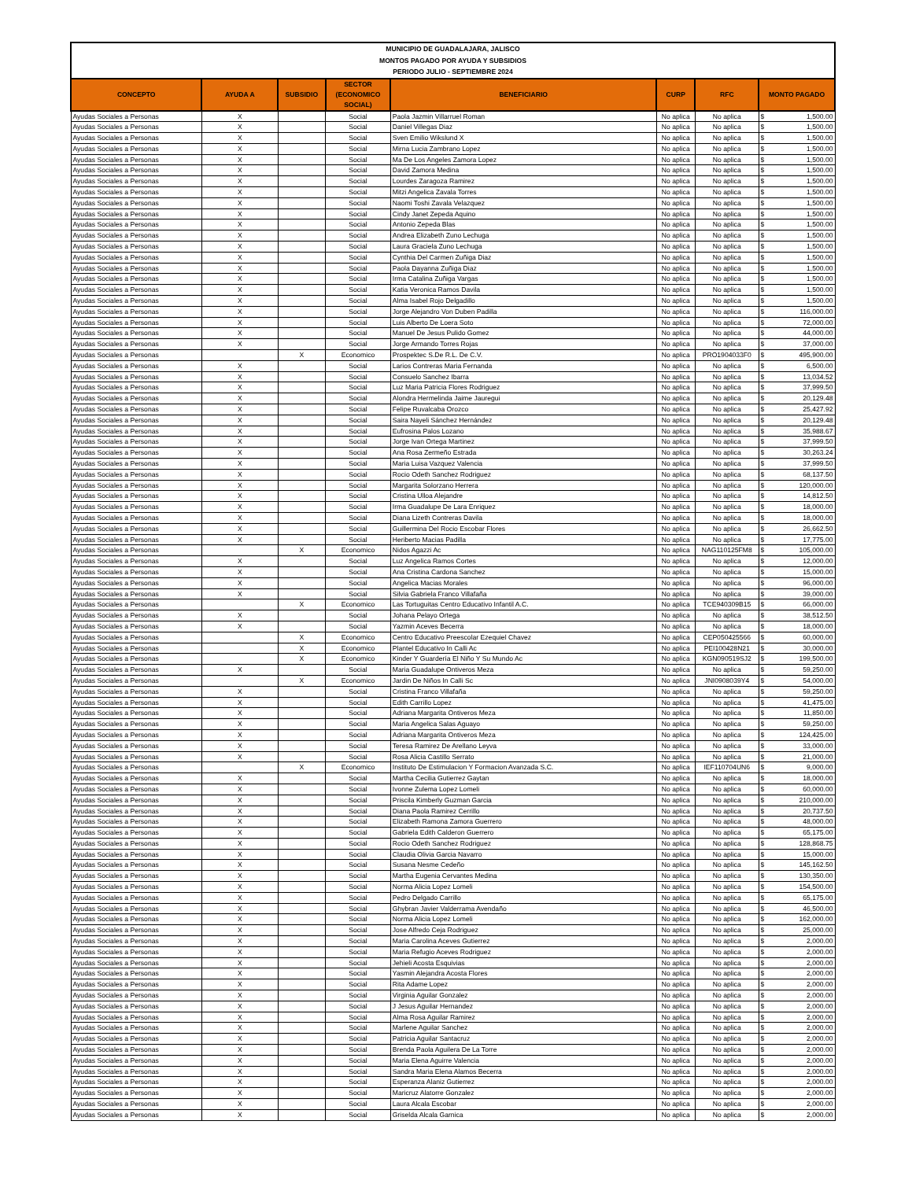| MUNICIPIO DE GUADALAJARA, JALISCO MONTOS PAGADO POR AYUDA Y SUBSIDIOS PERIODO JULIO - SEPTIEMBRE 2024 | | | | | | | |
| CONCEPTO | AYUDA A | SUBSIDIO | SECTOR (ECONOMICO SOCIAL) | BENEFICIARIO | CURP | RFC | MONTO PAGADO |
| Ayudas Sociales a Personas | X | | Social | Paola Jazmin Villarruel Roman | No aplica | No aplica | $ 1,500.00 |
| Ayudas Sociales a Personas | X | | Social | Daniel Villegas Diaz | No aplica | No aplica | $ 1,500.00 |
| Ayudas Sociales a Personas | X | | Social | Sven Emilio Wikslund X | No aplica | No aplica | $ 1,500.00 |
| Ayudas Sociales a Personas | X | | Social | Mirna Lucia Zambrano Lopez | No aplica | No aplica | $ 1,500.00 |
| Ayudas Sociales a Personas | X | | Social | Ma De Los Angeles Zamora Lopez | No aplica | No aplica | $ 1,500.00 |
| Ayudas Sociales a Personas | X | | Social | David Zamora Medina | No aplica | No aplica | $ 1,500.00 |
| Ayudas Sociales a Personas | X | | Social | Lourdes Zaragoza Ramirez | No aplica | No aplica | $ 1,500.00 |
| Ayudas Sociales a Personas | X | | Social | Mitzi Angelica Zavala Torres | No aplica | No aplica | $ 1,500.00 |
| Ayudas Sociales a Personas | X | | Social | Naomi Toshi Zavala Velazquez | No aplica | No aplica | $ 1,500.00 |
| Ayudas Sociales a Personas | X | | Social | Cindy Janet Zepeda Aquino | No aplica | No aplica | $ 1,500.00 |
| Ayudas Sociales a Personas | X | | Social | Antonio Zepeda Blas | No aplica | No aplica | $ 1,500.00 |
| Ayudas Sociales a Personas | X | | Social | Andrea Elizabeth Zuno Lechuga | No aplica | No aplica | $ 1,500.00 |
| Ayudas Sociales a Personas | X | | Social | Laura Graciela Zuno Lechuga | No aplica | No aplica | $ 1,500.00 |
| Ayudas Sociales a Personas | X | | Social | Cynthia Del Carmen Zuñiga Diaz | No aplica | No aplica | $ 1,500.00 |
| Ayudas Sociales a Personas | X | | Social | Paola Dayanna Zuñiga Diaz | No aplica | No aplica | $ 1,500.00 |
| Ayudas Sociales a Personas | X | | Social | Irma Catalina Zuñiga Vargas | No aplica | No aplica | $ 1,500.00 |
| Ayudas Sociales a Personas | X | | Social | Katia Veronica Ramos Davila | No aplica | No aplica | $ 1,500.00 |
| Ayudas Sociales a Personas | X | | Social | Alma Isabel Rojo Delgadillo | No aplica | No aplica | $ 1,500.00 |
| Ayudas Sociales a Personas | X | | Social | Jorge Alejandro Von Duben Padilla | No aplica | No aplica | $ 116,000.00 |
| Ayudas Sociales a Personas | X | | Social | Luis Alberto De Loera Soto | No aplica | No aplica | $ 72,000.00 |
| Ayudas Sociales a Personas | X | | Social | Manuel De Jesus Pulido Gomez | No aplica | No aplica | $ 44,000.00 |
| Ayudas Sociales a Personas | X | | Social | Jorge Armando Torres Rojas | No aplica | No aplica | $ 37,000.00 |
| Ayudas Sociales a Personas | | X | Economico | Prospektec S.De R.L. De C.V. | No aplica | PRO1904033F0 | $ 495,900.00 |
| Ayudas Sociales a Personas | X | | Social | Larios Contreras Maria Fernanda | No aplica | No aplica | $ 6,500.00 |
| Ayudas Sociales a Personas | X | | Social | Consuelo Sanchez Ibarra | No aplica | No aplica | $ 13,034.52 |
| Ayudas Sociales a Personas | X | | Social | Luz Maria Patricia Flores Rodriguez | No aplica | No aplica | $ 37,999.50 |
| Ayudas Sociales a Personas | X | | Social | Alondra Hermelinda Jaime Jauregui | No aplica | No aplica | $ 20,129.48 |
| Ayudas Sociales a Personas | X | | Social | Felipe Ruvalcaba Orozco | No aplica | No aplica | $ 25,427.92 |
| Ayudas Sociales a Personas | X | | Social | Saira Nayeli Sánchez Hernández | No aplica | No aplica | $ 20,129.48 |
| Ayudas Sociales a Personas | X | | Social | Eufrosina Palos Lozano | No aplica | No aplica | $ 35,988.67 |
| Ayudas Sociales a Personas | X | | Social | Jorge Ivan Ortega Martinez | No aplica | No aplica | $ 37,999.50 |
| Ayudas Sociales a Personas | X | | Social | Ana Rosa Zermeño Estrada | No aplica | No aplica | $ 30,263.24 |
| Ayudas Sociales a Personas | X | | Social | Maria Luisa Vazquez Valencia | No aplica | No aplica | $ 37,999.50 |
| Ayudas Sociales a Personas | X | | Social | Rocio Odeth Sanchez Rodriguez | No aplica | No aplica | $ 68,137.50 |
| Ayudas Sociales a Personas | X | | Social | Margarita Solorzano Herrera | No aplica | No aplica | $ 120,000.00 |
| Ayudas Sociales a Personas | X | | Social | Cristina Ulloa Alejandre | No aplica | No aplica | $ 14,812.50 |
| Ayudas Sociales a Personas | X | | Social | Irma Guadalupe De Lara Enriquez | No aplica | No aplica | $ 18,000.00 |
| Ayudas Sociales a Personas | X | | Social | Diana Lizeth Contreras Davila | No aplica | No aplica | $ 18,000.00 |
| Ayudas Sociales a Personas | X | | Social | Guillermina Del Rocio Escobar Flores | No aplica | No aplica | $ 26,662.50 |
| Ayudas Sociales a Personas | X | | Social | Heriberto Macias Padilla | No aplica | No aplica | $ 17,775.00 |
| Ayudas Sociales a Personas | | X | Economico | Nidos Agazzi Ac | No aplica | NAG110125FM8 | $ 105,000.00 |
| Ayudas Sociales a Personas | X | | Social | Luz Angelica Ramos Cortes | No aplica | No aplica | $ 12,000.00 |
| Ayudas Sociales a Personas | X | | Social | Ana Cristina Cardona Sanchez | No aplica | No aplica | $ 15,000.00 |
| Ayudas Sociales a Personas | X | | Social | Angelica Macias Morales | No aplica | No aplica | $ 96,000.00 |
| Ayudas Sociales a Personas | X | | Social | Silvia Gabriela Franco Villafaña | No aplica | No aplica | $ 39,000.00 |
| Ayudas Sociales a Personas | | X | Economico | Las Tortuguitas Centro Educativo Infantil A.C. | No aplica | TCE940309B15 | $ 66,000.00 |
| Ayudas Sociales a Personas | X | | Social | Johana Pelayo Ortega | No aplica | No aplica | $ 38,512.50 |
| Ayudas Sociales a Personas | X | | Social | Yazmin Aceves Becerra | No aplica | No aplica | $ 18,000.00 |
| Ayudas Sociales a Personas | | X | Economico | Centro Educativo Preescolar Ezequiel Chavez | No aplica | CEP050425566 | $ 60,000.00 |
| Ayudas Sociales a Personas | | X | Economico | Plantel Educativo In Calli Ac | No aplica | PEI100428N21 | $ 30,000.00 |
| Ayudas Sociales a Personas | | X | Economico | Kinder Y Guardería El Niño Y Su Mundo Ac | No aplica | KGN090519SJ2 | $ 199,500.00 |
| Ayudas Sociales a Personas | X | | Social | Maria Guadalupe Ontiveros Meza | No aplica | No aplica | $ 59,250.00 |
| Ayudas Sociales a Personas | | X | Economico | Jardin De Niños In Calli Sc | No aplica | JNI0908039Y4 | $ 54,000.00 |
| Ayudas Sociales a Personas | X | | Social | Cristina Franco Villafaña | No aplica | No aplica | $ 59,250.00 |
| Ayudas Sociales a Personas | X | | Social | Edith Carrillo Lopez | No aplica | No aplica | $ 41,475.00 |
| Ayudas Sociales a Personas | X | | Social | Adriana Margarita Ontiveros Meza | No aplica | No aplica | $ 11,850.00 |
| Ayudas Sociales a Personas | X | | Social | Maria Angelica Salas Aguayo | No aplica | No aplica | $ 59,250.00 |
| Ayudas Sociales a Personas | X | | Social | Adriana Margarita Ontiveros Meza | No aplica | No aplica | $ 124,425.00 |
| Ayudas Sociales a Personas | X | | Social | Teresa Ramirez De Arellano Leyva | No aplica | No aplica | $ 33,000.00 |
| Ayudas Sociales a Personas | X | | Social | Rosa Alicia Castillo Serrato | No aplica | No aplica | $ 21,000.00 |
| Ayudas Sociales a Personas | | X | Economico | Instituto De Estimulacion Y Formacion Avanzada S.C. | No aplica | IEF110704UN6 | $ 9,000.00 |
| Ayudas Sociales a Personas | X | | Social | Martha Cecilia Gutierrez Gaytan | No aplica | No aplica | $ 18,000.00 |
| Ayudas Sociales a Personas | X | | Social | Ivonne Zulema Lopez Lomeli | No aplica | No aplica | $ 60,000.00 |
| Ayudas Sociales a Personas | X | | Social | Priscila Kimberly Guzman Garcia | No aplica | No aplica | $ 210,000.00 |
| Ayudas Sociales a Personas | X | | Social | Diana Paola Ramirez Cerrillo | No aplica | No aplica | $ 20,737.50 |
| Ayudas Sociales a Personas | X | | Social | Elizabeth Ramona Zamora Guerrero | No aplica | No aplica | $ 48,000.00 |
| Ayudas Sociales a Personas | X | | Social | Gabriela Edith Calderon Guerrero | No aplica | No aplica | $ 65,175.00 |
| Ayudas Sociales a Personas | X | | Social | Rocio Odeth Sanchez Rodriguez | No aplica | No aplica | $ 128,868.75 |
| Ayudas Sociales a Personas | X | | Social | Claudia Olivia Garcia Navarro | No aplica | No aplica | $ 15,000.00 |
| Ayudas Sociales a Personas | X | | Social | Susana Nesme Cedeño | No aplica | No aplica | $ 145,162.50 |
| Ayudas Sociales a Personas | X | | Social | Martha Eugenia Cervantes Medina | No aplica | No aplica | $ 130,350.00 |
| Ayudas Sociales a Personas | X | | Social | Norma Alicia Lopez Lomeli | No aplica | No aplica | $ 154,500.00 |
| Ayudas Sociales a Personas | X | | Social | Pedro Delgado Carrillo | No aplica | No aplica | $ 65,175.00 |
| Ayudas Sociales a Personas | X | | Social | Ghybran Javier Valderrama Avendaño | No aplica | No aplica | $ 46,500.00 |
| Ayudas Sociales a Personas | X | | Social | Norma Alicia Lopez Lomeli | No aplica | No aplica | $ 162,000.00 |
| Ayudas Sociales a Personas | X | | Social | Jose Alfredo Ceja Rodriguez | No aplica | No aplica | $ 25,000.00 |
| Ayudas Sociales a Personas | X | | Social | Maria Carolina Aceves Gutierrez | No aplica | No aplica | $ 2,000.00 |
| Ayudas Sociales a Personas | X | | Social | Maria Refugio Aceves Rodriguez | No aplica | No aplica | $ 2,000.00 |
| Ayudas Sociales a Personas | X | | Social | Jehieli Acosta Esquivias | No aplica | No aplica | $ 2,000.00 |
| Ayudas Sociales a Personas | X | | Social | Yasmin Alejandra Acosta Flores | No aplica | No aplica | $ 2,000.00 |
| Ayudas Sociales a Personas | X | | Social | Rita Adame Lopez | No aplica | No aplica | $ 2,000.00 |
| Ayudas Sociales a Personas | X | | Social | Virginia Aguilar Gonzalez | No aplica | No aplica | $ 2,000.00 |
| Ayudas Sociales a Personas | X | | Social | J Jesus Aguilar Hernandez | No aplica | No aplica | $ 2,000.00 |
| Ayudas Sociales a Personas | X | | Social | Alma Rosa Aguilar Ramirez | No aplica | No aplica | $ 2,000.00 |
| Ayudas Sociales a Personas | X | | Social | Marlene Aguilar Sanchez | No aplica | No aplica | $ 2,000.00 |
| Ayudas Sociales a Personas | X | | Social | Patricia Aguilar Santacruz | No aplica | No aplica | $ 2,000.00 |
| Ayudas Sociales a Personas | X | | Social | Brenda Paola Aguilera De La Torre | No aplica | No aplica | $ 2,000.00 |
| Ayudas Sociales a Personas | X | | Social | Maria Elena Aguirre Valencia | No aplica | No aplica | $ 2,000.00 |
| Ayudas Sociales a Personas | X | | Social | Sandra Maria Elena Alamos Becerra | No aplica | No aplica | $ 2,000.00 |
| Ayudas Sociales a Personas | X | | Social | Esperanza Alaniz Gutierrez | No aplica | No aplica | $ 2,000.00 |
| Ayudas Sociales a Personas | X | | Social | Maricruz Alatorre Gonzalez | No aplica | No aplica | $ 2,000.00 |
| Ayudas Sociales a Personas | X | | Social | Laura Alcala Escobar | No aplica | No aplica | $ 2,000.00 |
| Ayudas Sociales a Personas | X | | Social | Griselda Alcala Garnica | No aplica | No aplica | $ 2,000.00 |